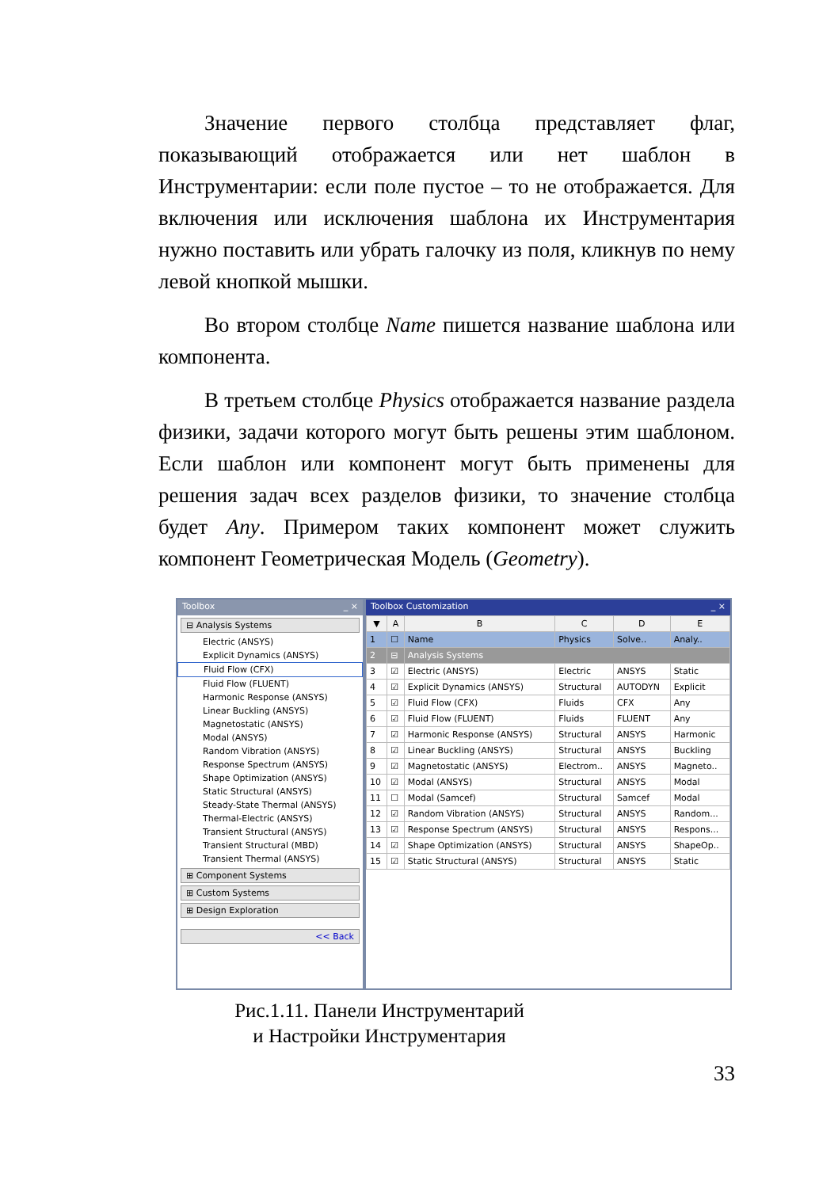Значение первого столбца представляет флаг, показывающий отображается или нет шаблон в Инструментарии: если поле пустое – то не отображается. Для включения или исключения шаблона их Инструментария нужно поставить или убрать галочку из поля, кликнув по нему левой кнопкой мышки.
Во втором столбце Name пишется название шаблона или компонента.
В третьем столбце Physics отображается название раздела физики, задачи которого могут быть решены этим шаблоном. Если шаблон или компонент могут быть применены для решения задач всех разделов физики, то значение столбца будет Any. Примером таких компонент может служить компонент Геометрическая Модель (Geometry).
Toolbox _ ×
⊟ Analysis Systems
Electric (ANSYS)
Explicit Dynamics (ANSYS)
Fluid Flow (CFX)
Fluid Flow (FLUENT)
Harmonic Response (ANSYS)
Linear Buckling (ANSYS)
Magnetostatic (ANSYS)
Modal (ANSYS)
Random Vibration (ANSYS)
Response Spectrum (ANSYS)
Shape Optimization (ANSYS)
Static Structural (ANSYS)
Steady-State Thermal (ANSYS)
Thermal-Electric (ANSYS)
Transient Structural (ANSYS)
Transient Structural (MBD)
Transient Thermal (ANSYS)
⊞ Component Systems
⊞ Custom Systems
⊞ Design Exploration
<< Back
Toolbox Customization _ ×
| ▼ | A | B | C | D | E |
| --- | --- | --- | --- | --- | --- |
| 1 | ☐ | Name | Physics | Solve.. | Analy.. |
| 2 | ⊟ | Analysis Systems | | | |
| 3 | ☑ | Electric (ANSYS) | Electric | ANSYS | Static |
| 4 | ☑ | Explicit Dynamics (ANSYS) | Structural | AUTODYN | Explicit |
| 5 | ☑ | Fluid Flow (CFX) | Fluids | CFX | Any |
| 6 | ☑ | Fluid Flow (FLUENT) | Fluids | FLUENT | Any |
| 7 | ☑ | Harmonic Response (ANSYS) | Structural | ANSYS | Harmonic |
| 8 | ☑ | Linear Buckling (ANSYS) | Structural | ANSYS | Buckling |
| 9 | ☑ | Magnetostatic (ANSYS) | Electrom.. | ANSYS | Magneto.. |
| 10 | ☑ | Modal (ANSYS) | Structural | ANSYS | Modal |
| 11 | ☐ | Modal (Samcef) | Structural | Samcef | Modal |
| 12 | ☑ | Random Vibration (ANSYS) | Structural | ANSYS | Random... |
| 13 | ☑ | Response Spectrum (ANSYS) | Structural | ANSYS | Respons... |
| 14 | ☑ | Shape Optimization (ANSYS) | Structural | ANSYS | ShapeOp.. |
| 15 | ☑ | Static Structural (ANSYS) | Structural | ANSYS | Static |
Рис.1.11. Панели Инструментарий
и Настройки Инструментария
33